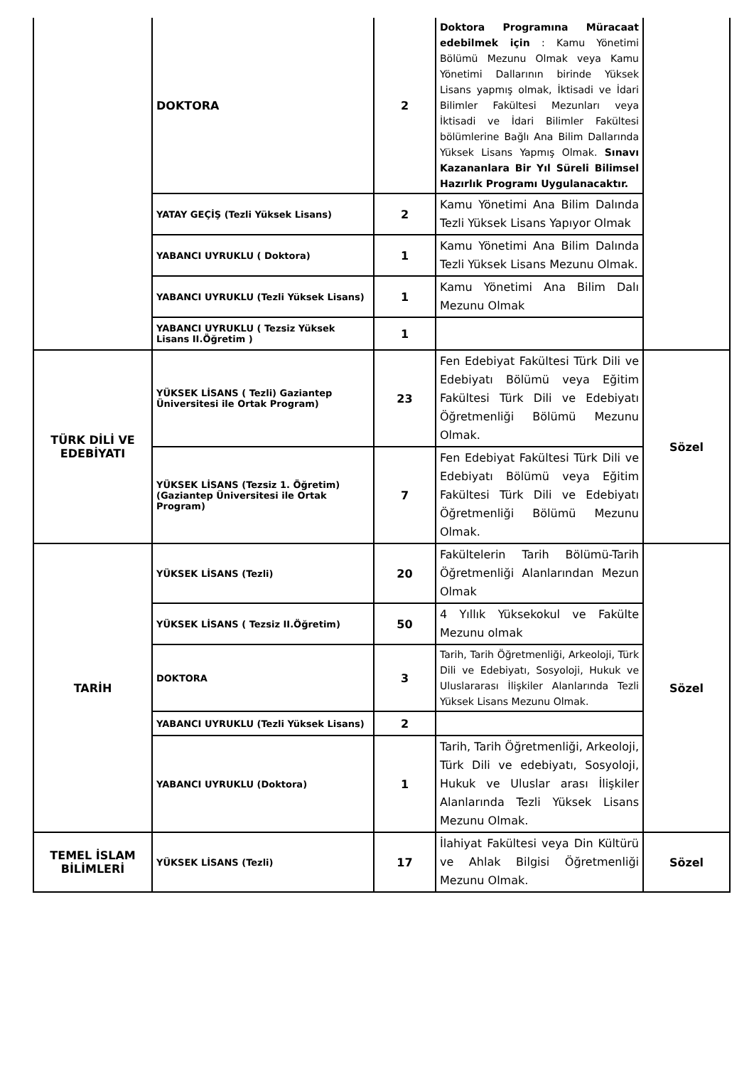| | DOKTORA | 2 | Doktora Programına Müracaat edebilmek için : Kamu Yönetimi Bölümü Mezunu Olmak veya Kamu Yönetimi Dallarının birinde Yüksek Lisans yapmış olmak, İktisadi ve İdari Bilimler Fakültesi Mezunları veya İktisadi ve İdari Bilimler Fakültesi bölümlerine Bağlı Ana Bilim Dallarında Yüksek Lisans Yapmış Olmak. Sınavı Kazananlara Bir Yıl Süreli Bilimsel Hazırlık Programı Uygulanacaktır. | |
| | YATAY GEÇİŞ (Tezli Yüksek Lisans) | 2 | Kamu Yönetimi Ana Bilim Dalında Tezli Yüksek Lisans Yapıyor Olmak | |
| | YABANCI UYRUKLU ( Doktora) | 1 | Kamu Yönetimi Ana Bilim Dalında Tezli Yüksek Lisans Mezunu Olmak. | |
| | YABANCI UYRUKLU (Tezli Yüksek Lisans) | 1 | Kamu Yönetimi Ana Bilim Dalı Mezunu Olmak | |
| | YABANCI UYRUKLU ( Tezsiz Yüksek Lisans II.Öğretim ) | 1 | | |
| TÜRK DİLİ VE EDEBİYATI | YÜKSEK LİSANS ( Tezli) Gaziantep Üniversitesi ile Ortak Program) | 23 | Fen Edebiyat Fakültesi Türk Dili ve Edebiyatı Bölümü veya Eğitim Fakültesi Türk Dili ve Edebiyatı Öğretmenliği Bölümü Mezunu Olmak. | Sözel |
| | YÜKSEK LİSANS (Tezsiz 1. Öğretim) (Gaziantep Üniversitesi ile Ortak Program) | 7 | Fen Edebiyat Fakültesi Türk Dili ve Edebiyatı Bölümü veya Eğitim Fakültesi Türk Dili ve Edebiyatı Öğretmenliği Bölümü Mezunu Olmak. | |
| TARİH | YÜKSEK LİSANS (Tezli) | 20 | Fakültelerin Tarih Bölümü-Tarih Öğretmenliği Alanlarından Mezun Olmak | Sözel |
| | YÜKSEK LİSANS ( Tezsiz II.Öğretim) | 50 | 4 Yıllık Yüksekokul ve Fakülte Mezunu olmak | |
| | DOKTORA | 3 | Tarih, Tarih Öğretmenliği, Arkeoloji, Türk Dili ve Edebiyatı, Sosyoloji, Hukuk ve Uluslararası İlişkiler Alanlarında Tezli Yüksek Lisans Mezunu Olmak. | |
| | YABANCI UYRUKLU (Tezli Yüksek Lisans) | 2 | | |
| | YABANCI UYRUKLU (Doktora) | 1 | Tarih, Tarih Öğretmenliği, Arkeoloji, Türk Dili ve edebiyatı, Sosyoloji, Hukuk ve Uluslar arası İlişkiler Alanlarında Tezli Yüksek Lisans Mezunu Olmak. | |
| TEMEL İSLAM BİLİMLERİ | YÜKSEK LİSANS (Tezli) | 17 | İlahiyat Fakültesi veya Din Kültürü ve Ahlak Bilgisi Öğretmenliği Mezunu Olmak. | Sözel |